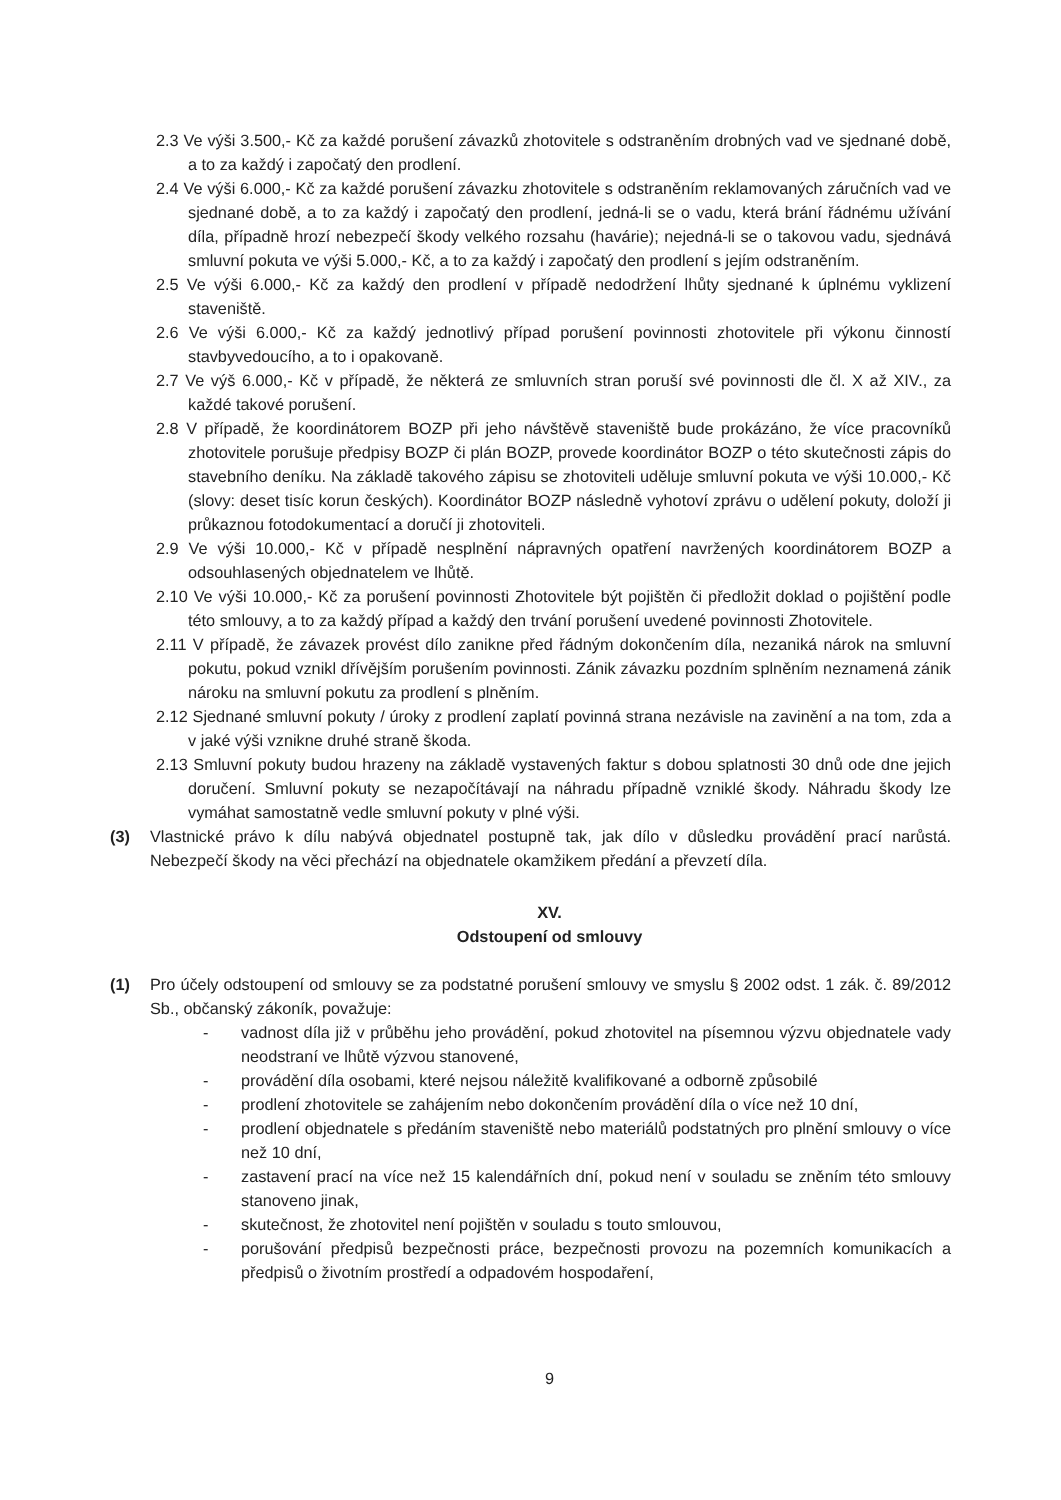2.3 Ve výši 3.500,- Kč za každé porušení závazků zhotovitele s odstraněním drobných vad ve sjednané době, a to za každý i započatý den prodlení.
2.4 Ve výši 6.000,- Kč za každé porušení závazku zhotovitele s odstraněním reklamovaných záručních vad ve sjednané době, a to za každý i započatý den prodlení, jedná-li se o vadu, která brání řádnému užívání díla, případně hrozí nebezpečí škody velkého rozsahu (havárie); nejedná-li se o takovou vadu, sjednává smluvní pokuta ve výši 5.000,- Kč, a to za každý i započatý den prodlení s jejím odstraněním.
2.5 Ve výši 6.000,- Kč za každý den prodlení v případě nedodržení lhůty sjednané k úplnému vyklizení staveniště.
2.6 Ve výši 6.000,- Kč za každý jednotlivý případ porušení povinnosti zhotovitele při výkonu činností stavbyvedoucího, a to i opakovaně.
2.7 Ve výš 6.000,- Kč v případě, že některá ze smluvních stran poruší své povinnosti dle čl. X až XIV., za každé takové porušení.
2.8 V případě, že koordinátorem BOZP při jeho návštěvě staveniště bude prokázáno, že více pracovníků zhotovitele porušuje předpisy BOZP či plán BOZP, provede koordinátor BOZP o této skutečnosti zápis do stavebního deníku. Na základě takového zápisu se zhotoviteli uděluje smluvní pokuta ve výši 10.000,- Kč (slovy: deset tisíc korun českých). Koordinátor BOZP následně vyhotoví zprávu o udělení pokuty, doloží ji průkaznou fotodokumentací a doručí ji zhotoviteli.
2.9 Ve výši 10.000,- Kč v případě nesplnění nápravných opatření navržených koordinátorem BOZP a odsouhlasených objednatelem ve lhůtě.
2.10 Ve výši 10.000,- Kč za porušení povinnosti Zhotovitele být pojištěn či předložit doklad o pojištění podle této smlouvy, a to za každý případ a každý den trvání porušení uvedené povinnosti Zhotovitele.
2.11 V případě, že závazek provést dílo zanikne před řádným dokončením díla, nezaniká nárok na smluvní pokutu, pokud vznikl dřívějším porušením povinnosti. Zánik závazku pozdním splněním neznamená zánik nároku na smluvní pokutu za prodlení s plněním.
2.12 Sjednané smluvní pokuty / úroky z prodlení zaplatí povinná strana nezávisle na zavinění a na tom, zda a v jaké výši vznikne druhé straně škoda.
2.13 Smluvní pokuty budou hrazeny na základě vystavených faktur s dobou splatnosti 30 dnů ode dne jejich doručení. Smluvní pokuty se nezapočítávají na náhradu případně vzniklé škody. Náhradu škody lze vymáhat samostatně vedle smluvní pokuty v plné výši.
(3) Vlastnické právo k dílu nabývá objednatel postupně tak, jak dílo v důsledku provádění prací narůstá. Nebezpečí škody na věci přechází na objednatele okamžikem předání a převzetí díla.
XV.
Odstoupení od smlouvy
(1) Pro účely odstoupení od smlouvy se za podstatné porušení smlouvy ve smyslu § 2002 odst. 1 zák. č. 89/2012 Sb., občanský zákoník, považuje:
- vadnost díla již v průběhu jeho provádění, pokud zhotovitel na písemnou výzvu objednatele vady neodstraní ve lhůtě výzvou stanovené,
- provádění díla osobami, které nejsou náležitě kvalifikované a odborně způsobilé
- prodlení zhotovitele se zahájením nebo dokončením provádění díla o více než 10 dní,
- prodlení objednatele s předáním staveniště nebo materiálů podstatných pro plnění smlouvy o více než 10 dní,
- zastavení prací na více než 15 kalendářních dní, pokud není v souladu se zněním této smlouvy stanoveno jinak,
- skutečnost, že zhotovitel není pojištěn v souladu s touto smlouvou,
- porušování předpisů bezpečnosti práce, bezpečnosti provozu na pozemních komunikacích a předpisů o životním prostředí a odpadovém hospodaření,
9